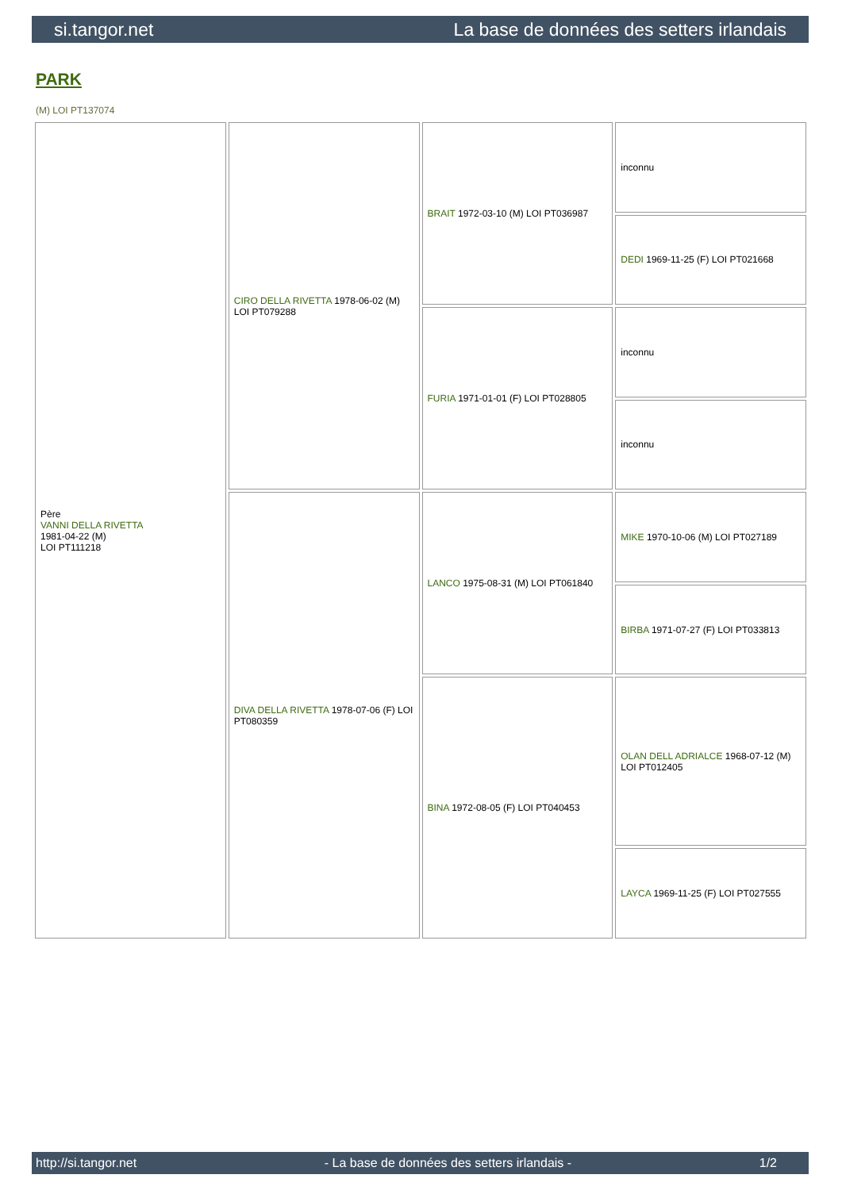si.tangor.net La base de données des setters irlandais
PARK
(M) LOI PT137074
| Père VANNI DELLA RIVETTA 1981-04-22 (M) LOI PT111218 | CIRO DELLA RIVETTA 1978-06-02 (M) LOI PT079288 | BRAIT 1972-03-10 (M) LOI PT036987 | inconnu |
| | | | DEDI 1969-11-25 (F) LOI PT021668 |
| | | FURIA 1971-01-01 (F) LOI PT028805 | inconnu |
| | | | inconnu |
| | DIVA DELLA RIVETTA 1978-07-06 (F) LOI PT080359 | LANCO 1975-08-31 (M) LOI PT061840 | MIKE 1970-10-06 (M) LOI PT027189 |
| | | | BIRBA 1971-07-27 (F) LOI PT033813 |
| | | BINA 1972-08-05 (F) LOI PT040453 | OLAN DELL ADRIALCE 1968-07-12 (M) LOI PT012405 |
| | | | LAYCA 1969-11-25 (F) LOI PT027555 |
http://si.tangor.net - La base de données des setters irlandais - 1/2